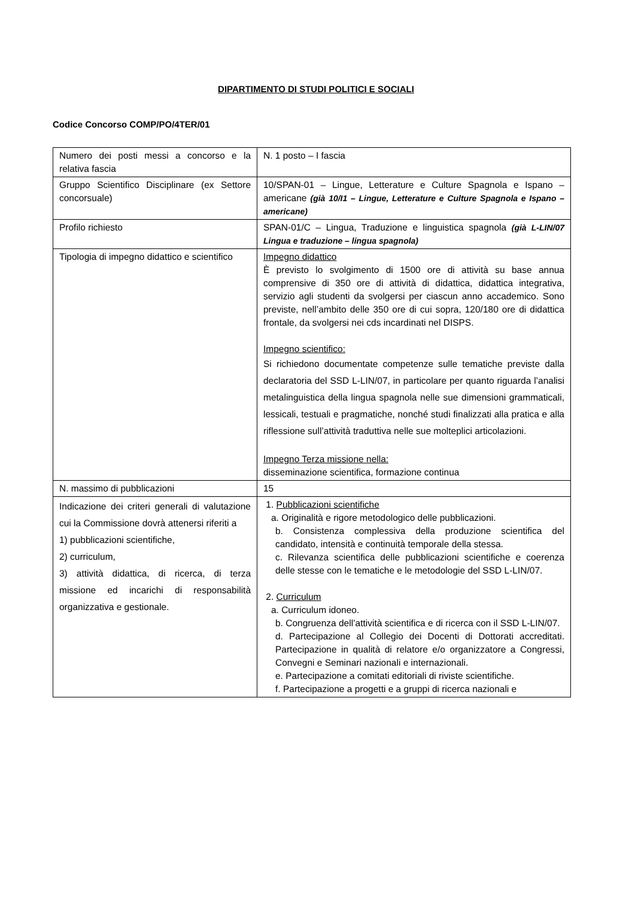DIPARTIMENTO DI STUDI POLITICI E SOCIALI
Codice Concorso COMP/PO/4TER/01
| Numero dei posti messi a concorso e la relativa fascia | N. 1 posto – I fascia |
| Gruppo Scientifico Disciplinare (ex Settore concorsuale) | 10/SPAN-01 – Lingue, Letterature e Culture Spagnola e Ispano – americane (già 10/I1 – Lingue, Letterature e Culture Spagnola e Ispano – americane) |
| Profilo richiesto | SPAN-01/C – Lingua, Traduzione e linguistica spagnola (già L-LIN/07 Lingua e traduzione – lingua spagnola) |
| Tipologia di impegno didattico e scientifico | Impegno didattico È previsto lo svolgimento di 1500 ore di attività su base annua comprensive di 350 ore di attività di didattica, didattica integrativa, servizio agli studenti da svolgersi per ciascun anno accademico. Sono previste, nell’ambito delle 350 ore di cui sopra, 120/180 ore di didattica frontale, da svolgersi nei cds incardinati nel DISPS. Impegno scientifico: Si richiedono documentate competenze sulle tematiche previste dalla declaratoria del SSD L-LIN/07, in particolare per quanto riguarda l’analisi metalinguistica della lingua spagnola nelle sue dimensioni grammaticali, lessicali, testuali e pragmatiche, nonché studi finalizzati alla pratica e alla riflessione sull’attività traduttiva nelle sue molteplici articolazioni. Impegno Terza missione nella: disseminazione scientifica, formazione continua |
| N. massimo di pubblicazioni | 15 |
| Indicazione dei criteri generali di valutazione cui la Commissione dovrà attenersi riferiti a 1) pubblicazioni scientifiche, 2) curriculum, 3) attività didattica, di ricerca, di terza missione ed incarichi di responsabilità organizzativa e gestionale. | 1. Pubblicazioni scientifiche a. Originalità e rigore metodologico delle pubblicazioni. b. Consistenza complessiva della produzione scientifica del candidato, intensità e continuità temporale della stessa. c. Rilevanza scientifica delle pubblicazioni scientifiche e coerenza delle stesse con le tematiche e le metodologie del SSD L-LIN/07. 2. Curriculum a. Curriculum idoneo. b. Congruenza dell’attività scientifica e di ricerca con il SSD L-LIN/07. d. Partecipazione al Collegio dei Docenti di Dottorati accreditati. Partecipazione in qualità di relatore e/o organizzatore a Congressi, Convegni e Seminari nazionali e internazionali. e. Partecipazione a comitati editoriali di riviste scientifiche. f. Partecipazione a progetti e a gruppi di ricerca nazionali e |